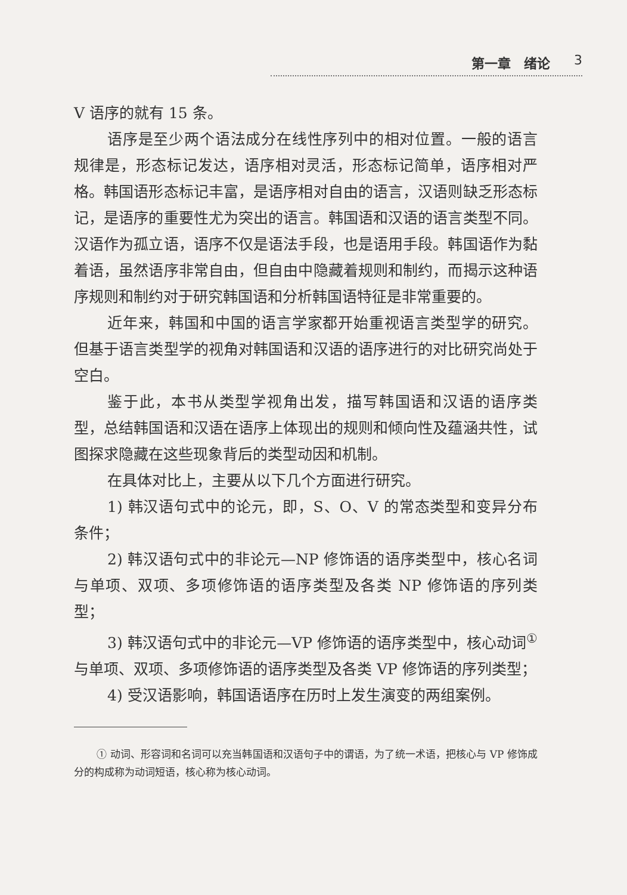第一章　绪论 3
V 语序的就有 15 条。
语序是至少两个语法成分在线性序列中的相对位置。一般的语言规律是，形态标记发达，语序相对灵活，形态标记简单，语序相对严格。韩国语形态标记丰富，是语序相对自由的语言，汉语则缺乏形态标记，是语序的重要性尤为突出的语言。韩国语和汉语的语言类型不同。汉语作为孤立语，语序不仅是语法手段，也是语用手段。韩国语作为黏着语，虽然语序非常自由，但自由中隐藏着规则和制约，而揭示这种语序规则和制约对于研究韩国语和分析韩国语特征是非常重要的。
近年来，韩国和中国的语言学家都开始重视语言类型学的研究。但基于语言类型学的视角对韩国语和汉语的语序进行的对比研究尚处于空白。
鉴于此，本书从类型学视角出发，描写韩国语和汉语的语序类型，总结韩国语和汉语在语序上体现出的规则和倾向性及蕴涵共性，试图探求隐藏在这些现象背后的类型动因和机制。
在具体对比上，主要从以下几个方面进行研究。
1) 韩汉语句式中的论元，即，S、O、V 的常态类型和变异分布条件；
2) 韩汉语句式中的非论元—NP 修饰语的语序类型中，核心名词与单项、双项、多项修饰语的语序类型及各类 NP 修饰语的序列类型；
3) 韩汉语句式中的非论元—VP 修饰语的语序类型中，核心动词<sup>①</sup>与单项、双项、多项修饰语的语序类型及各类 VP 修饰语的序列类型；
4) 受汉语影响，韩国语语序在历时上发生演变的两组案例。
① 动词、形容词和名词可以充当韩国语和汉语句子中的谓语，为了统一术语，把核心与 VP 修饰成分的构成称为动词短语，核心称为核心动词。